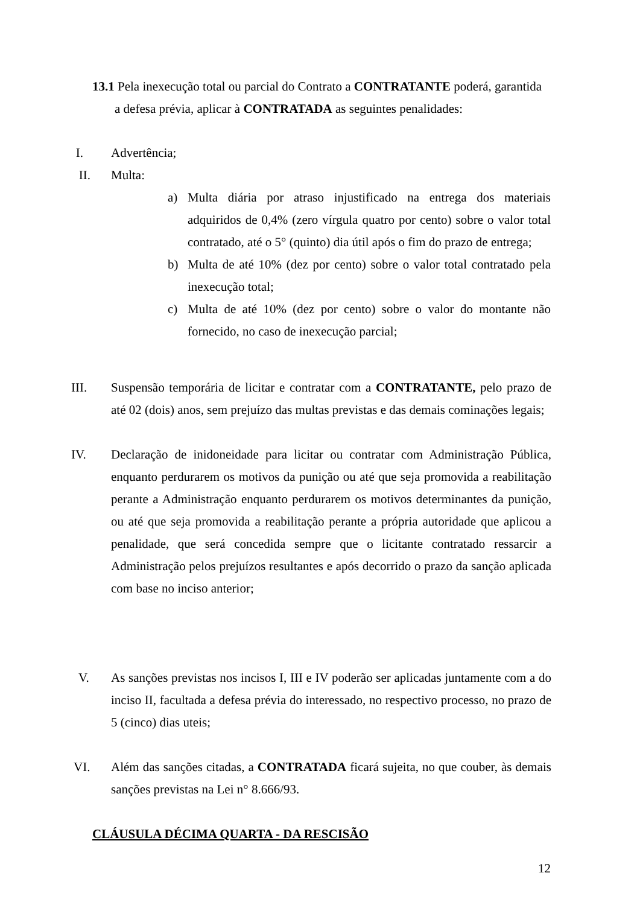13.1 Pela inexecução total ou parcial do Contrato a CONTRATANTE poderá, garantida
a defesa prévia, aplicar à CONTRATADA as seguintes penalidades:
I. Advertência;
II. Multa:
a) Multa diária por atraso injustificado na entrega dos materiais adquiridos de 0,4% (zero vírgula quatro por cento) sobre o valor total contratado, até o 5° (quinto) dia útil após o fim do prazo de entrega;
b) Multa de até 10% (dez por cento) sobre o valor total contratado pela inexecução total;
c) Multa de até 10% (dez por cento) sobre o valor do montante não fornecido, no caso de inexecução parcial;
III. Suspensão temporária de licitar e contratar com a CONTRATANTE, pelo prazo de até 02 (dois) anos, sem prejuízo das multas previstas e das demais cominações legais;
IV. Declaração de inidoneidade para licitar ou contratar com Administração Pública, enquanto perdurarem os motivos da punição ou até que seja promovida a reabilitação perante a Administração enquanto perdurarem os motivos determinantes da punição, ou até que seja promovida a reabilitação perante a própria autoridade que aplicou a penalidade, que será concedida sempre que o licitante contratado ressarcir a Administração pelos prejuízos resultantes e após decorrido o prazo da sanção aplicada com base no inciso anterior;
V. As sanções previstas nos incisos I, III e IV poderão ser aplicadas juntamente com a do inciso II, facultada a defesa prévia do interessado, no respectivo processo, no prazo de 5 (cinco) dias uteis;
VI. Além das sanções citadas, a CONTRATADA ficará sujeita, no que couber, às demais sanções previstas na Lei n° 8.666/93.
CLÁUSULA DÉCIMA QUARTA - DA RESCISÃO
12